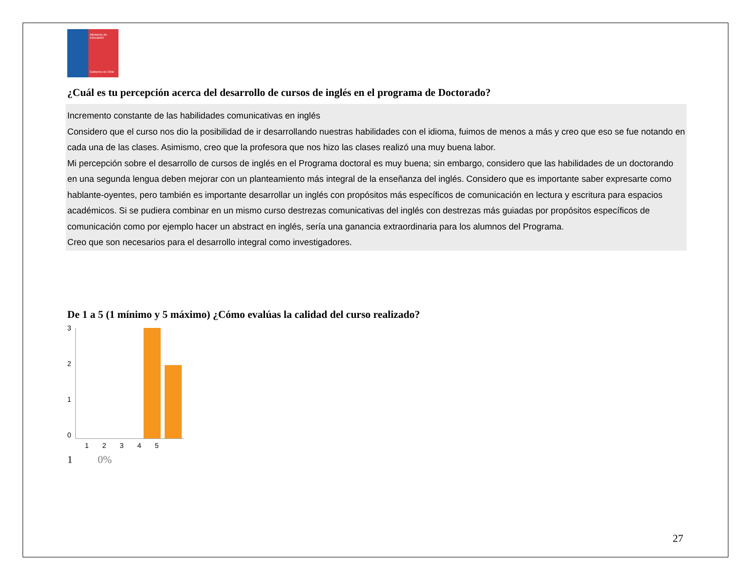Ministerio de Educación
Gobierno de Chile
¿Cuál es tu percepción acerca del desarrollo de cursos de inglés en el programa de Doctorado?
Incremento constante de las habilidades comunicativas en inglés
Considero que el curso nos dio la posibilidad de ir desarrollando nuestras habilidades con el idioma, fuimos de menos a más y creo que eso se fue notando en cada una de las clases. Asimismo, creo que la profesora que nos hizo las clases realizó una muy buena labor.
Mi percepción sobre el desarrollo de cursos de inglés en el Programa doctoral es muy buena; sin embargo, considero que las habilidades de un doctorando en una segunda lengua deben mejorar con un planteamiento más integral de la enseñanza del inglés. Considero que es importante saber expresarte como hablante-oyentes, pero también es importante desarrollar un inglés con propósitos más específicos de comunicación en lectura y escritura para espacios académicos. Si se pudiera combinar en un mismo curso destrezas comunicativas del inglés con destrezas más guiadas por propósitos específicos de comunicación como por ejemplo hacer un abstract en inglés, sería una ganancia extraordinaria para los alumnos del Programa.
Creo que son necesarios para el desarrollo integral como investigadores.
De 1 a 5 (1 mínimo y 5 máximo) ¿Cómo evalúas la calidad del curso realizado?
3
2
1
0
1 2 3 4 5
1 0%
27